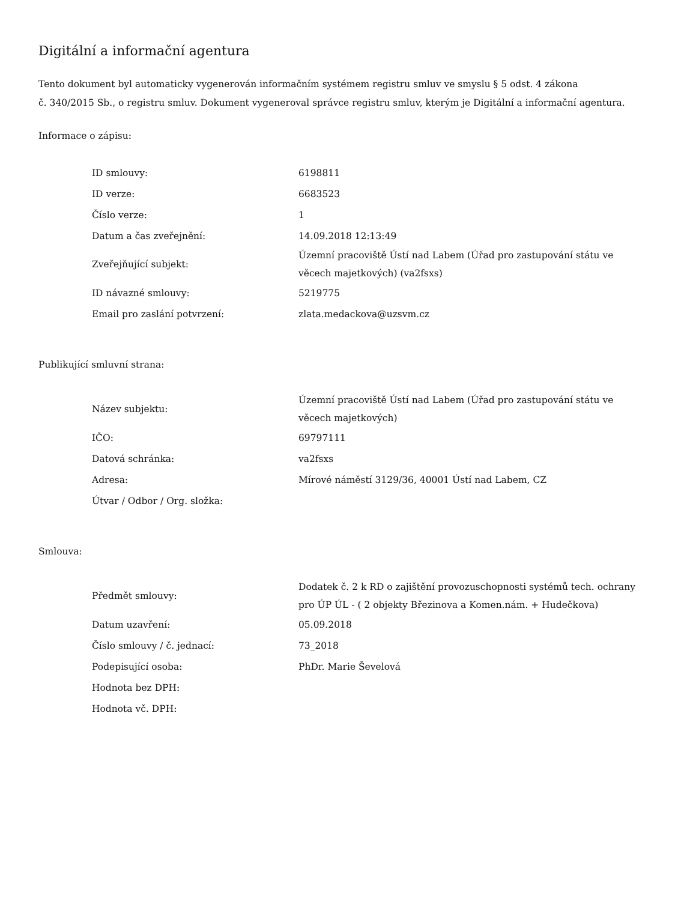Digitální a informační agentura
Tento dokument byl automaticky vygenerován informačním systémem registru smluv ve smyslu § 5 odst. 4 zákona
č. 340/2015 Sb., o registru smluv. Dokument vygeneroval správce registru smluv, kterým je Digitální a informační agentura.
Informace o zápisu:
| ID smlouvy: | 6198811 |
| ID verze: | 6683523 |
| Číslo verze: | 1 |
| Datum a čas zveřejnění: | 14.09.2018 12:13:49 |
| Zveřejňující subjekt: | Územní pracoviště Ústí nad Labem (Úřad pro zastupování státu ve věcech majetkových) (va2fsxs) |
| ID návazné smlouvy: | 5219775 |
| Email pro zaslání potvrzení: | zlata.medackova@uzsvm.cz |
Publikující smluvní strana:
| Název subjektu: | Územní pracoviště Ústí nad Labem (Úřad pro zastupování státu ve věcech majetkových) |
| IČO: | 69797111 |
| Datová schránka: | va2fsxs |
| Adresa: | Mírové náměstí 3129/36, 40001 Ústí nad Labem, CZ |
| Útvar / Odbor / Org. složka: | |
Smlouva:
| Předmět smlouvy: | Dodatek č. 2 k RD o zajištění provozuschopnosti systémů tech. ochrany pro ÚP ÚL - ( 2 objekty Březinova a Komen.nám. + Hudečkova) |
| Datum uzavření: | 05.09.2018 |
| Číslo smlouvy / č. jednací: | 73_2018 |
| Podepisující osoba: | PhDr. Marie Ševelová |
| Hodnota bez DPH: | |
| Hodnota vč. DPH: | |